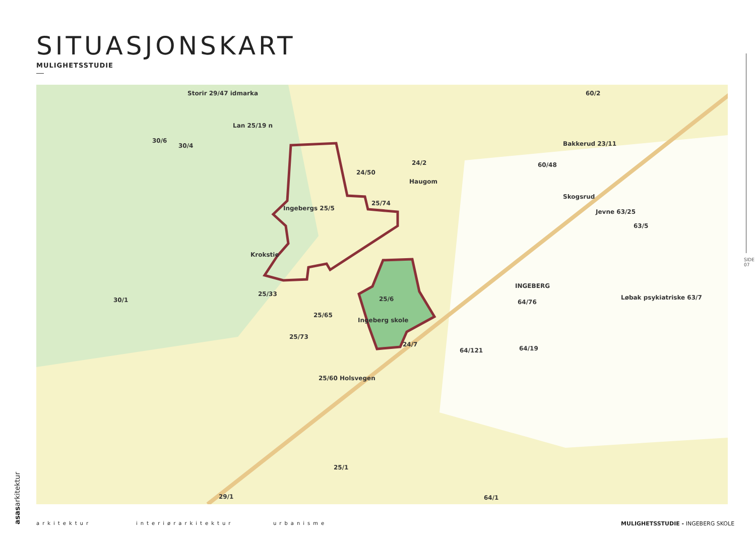SITUASJONSKART
MULIGHETSSTUDIE
Storir 29/47 idmarka
Lan 25/19 n
30/6
30/4
24/50
24/2
Haugom
Ingebergs 25/5
25/74
60/2
Bakkerud 23/11
60/48
Skogsrud
Jevne 63/25
63/5
Krokstie
25/33
30/1 25/6
25/65
Ingeberg skole
INGEBERG
64/76
Løbak psykiatriske 63/7
25/73
24/7
64/121 64/19
25/60 Holsvegen
25/1
29/1 64/1
SIDE
07
asasarkitektur
arkitektur interiørarkitektur urbanisme
MULIGHETSSTUDIE - INGEBERG SKOLE